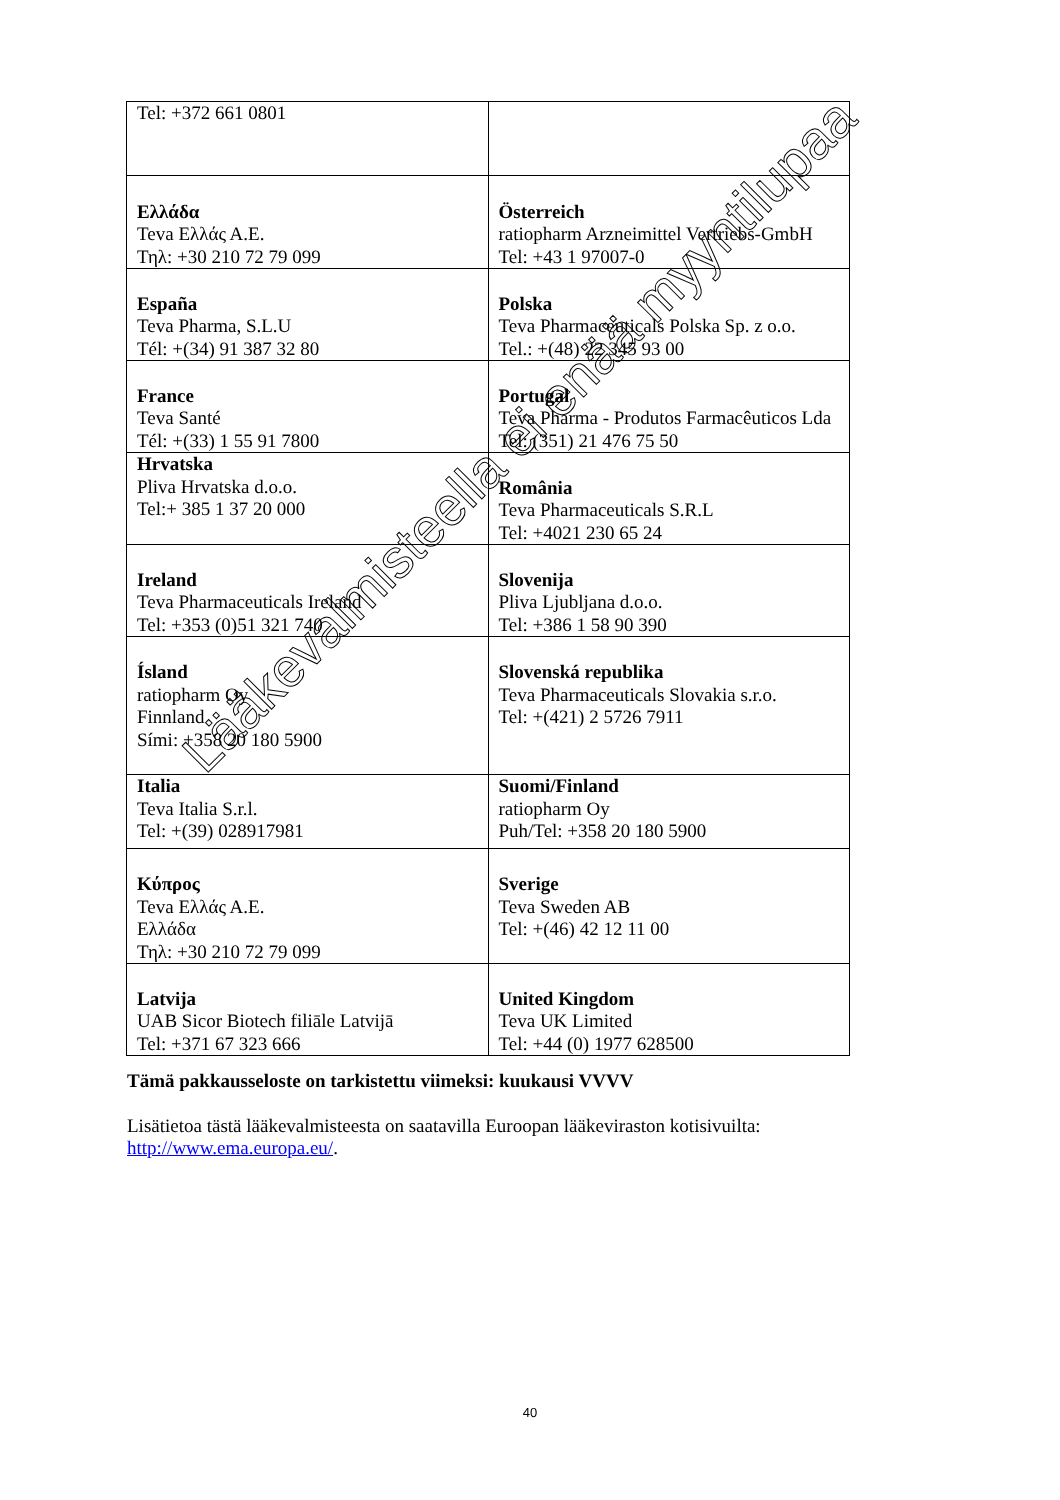| Tel: +372 661 0801 | |
| Ελλάδα Teva Ελλάς Α.Ε. Τηλ: +30 210 72 79 099 | Österreich ratiopharm Arzneimittel Vertriebs-GmbH Tel: +43 1 97007-0 |
| España Teva Pharma, S.L.U Tél: +(34) 91 387 32 80 | Polska Teva Pharmaceuticals Polska Sp. z o.o. Tel.: +(48) 22 345 93 00 |
| France Teva Santé Tél: +(33) 1 55 91 7800 | Portugal Teva Pharma - Produtos Farmacêuticos Lda Tel: (351) 21 476 75 50 |
| Hrvatska Pliva Hrvatska d.o.o. Tel:+ 385 1 37 20 000 | România Teva Pharmaceuticals S.R.L Tel: +4021 230 65 24 |
| Ireland Teva Pharmaceuticals Ireland Tel: +353 (0)51 321 740 | Slovenija Pliva Ljubljana d.o.o. Tel: +386 1 58 90 390 |
| Ísland ratiopharm Oy Finnland Sími: +358 20 180 5900 | Slovenská republika Teva Pharmaceuticals Slovakia s.r.o. Tel: +(421) 2 5726 7911 |
| Italia Teva Italia S.r.l. Tel: +(39) 028917981 | Suomi/Finland ratiopharm Oy Puh/Tel: +358 20 180 5900 |
| Κύπρος Teva Ελλάς Α.Ε. Ελλάδα Τηλ: +30 210 72 79 099 | Sverige Teva Sweden AB Tel: +(46) 42 12 11 00 |
| Latvija UAB Sicor Biotech filiāle Latvijā Tel: +371 67 323 666 | United Kingdom Teva UK Limited Tel: +44 (0) 1977 628500 |
Tämä pakkausseloste on tarkistettu viimeksi: kuukausi VVVV
Lisätietoa tästä lääkevalmisteesta on saatavilla Euroopan lääkeviraston kotisivuilta: http://www.ema.europa.eu/.
40
Lääkevalmisteella ei enää myyntilupaa